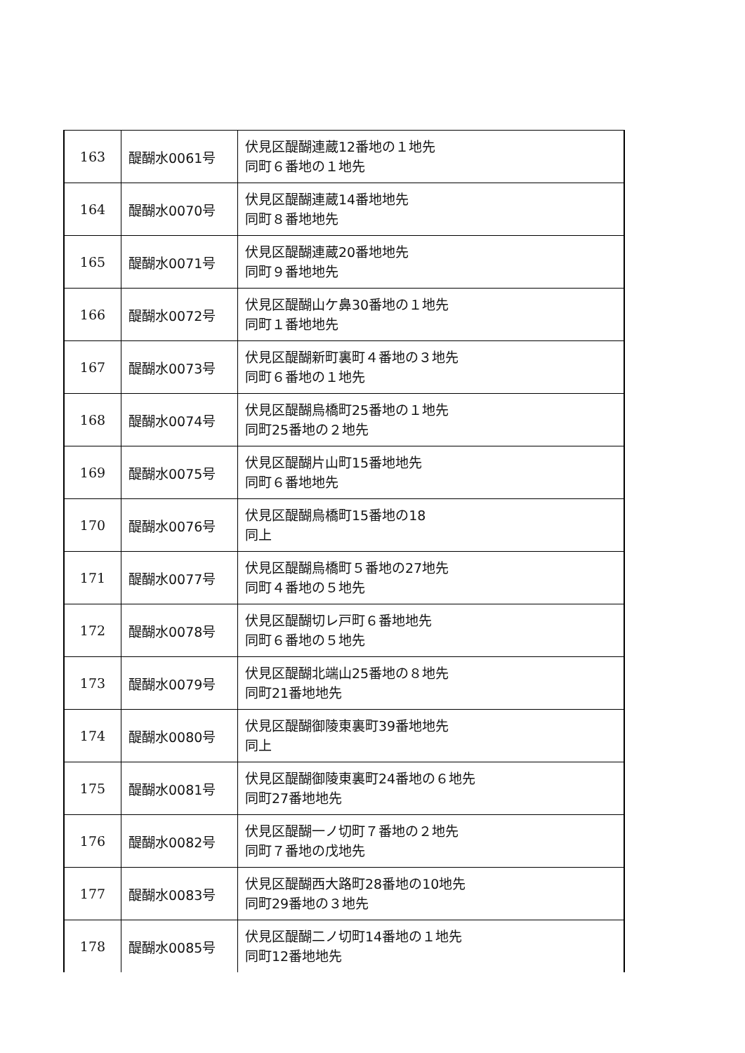| 163 | 醍醐水0061号 | 伏見区醍醐連蔵12番地の１地先 同町６番地の１地先 |
| 164 | 醍醐水0070号 | 伏見区醍醐連蔵14番地地先 同町８番地地先 |
| 165 | 醍醐水0071号 | 伏見区醍醐連蔵20番地地先 同町９番地地先 |
| 166 | 醍醐水0072号 | 伏見区醍醐山ケ鼻30番地の１地先 同町１番地地先 |
| 167 | 醍醐水0073号 | 伏見区醍醐新町裏町４番地の３地先 同町６番地の１地先 |
| 168 | 醍醐水0074号 | 伏見区醍醐烏橋町25番地の１地先 同町25番地の２地先 |
| 169 | 醍醐水0075号 | 伏見区醍醐片山町15番地地先 同町６番地地先 |
| 170 | 醍醐水0076号 | 伏見区醍醐烏橋町15番地の18 同上 |
| 171 | 醍醐水0077号 | 伏見区醍醐烏橋町５番地の27地先 同町４番地の５地先 |
| 172 | 醍醐水0078号 | 伏見区醍醐切レ戸町６番地地先 同町６番地の５地先 |
| 173 | 醍醐水0079号 | 伏見区醍醐北端山25番地の８地先 同町21番地地先 |
| 174 | 醍醐水0080号 | 伏見区醍醐御陵東裏町39番地地先 同上 |
| 175 | 醍醐水0081号 | 伏見区醍醐御陵東裏町24番地の６地先 同町27番地地先 |
| 176 | 醍醐水0082号 | 伏見区醍醐一ノ切町７番地の２地先 同町７番地の戊地先 |
| 177 | 醍醐水0083号 | 伏見区醍醐西大路町28番地の10地先 同町29番地の３地先 |
| 178 | 醍醐水0085号 | 伏見区醍醐二ノ切町14番地の１地先 同町12番地地先 |